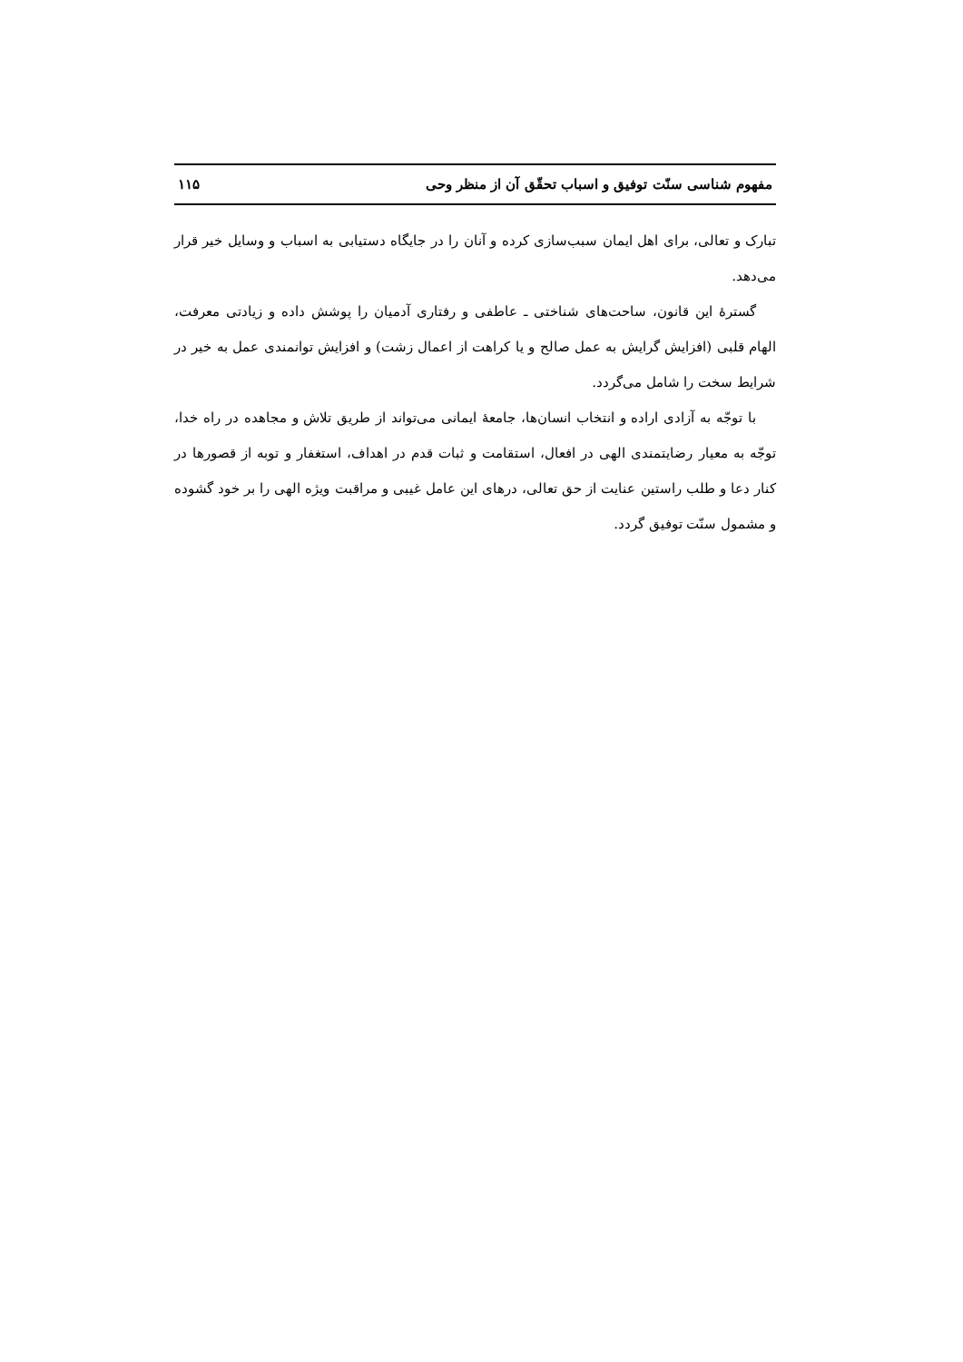مفهوم شناسی سنّت توفیق و اسباب تحقّق آن از منظر وحی ۱۱۵
تبارک و تعالی، برای اهل ایمان سبب‌سازی کرده و آنان را در جایگاه دستیابی به اسباب و وسایل خیر قرار می‌دهد.
گسترهٔ این قانون، ساحت‌های شناختی ـ عاطفی و رفتاری آدمیان را پوشش داده و زیادتی معرفت، الهام قلبی (افزایش گرایش به عمل صالح و یا کراهت از اعمال زشت) و افزایش توانمندی عمل به خیر در شرایط سخت را شامل می‌گردد.
با توجّه به آزادی اراده و انتخاب انسان‌ها، جامعهٔ ایمانی می‌تواند از طریق تلاش و مجاهده در راه خدا، توجّه به معیار رضایتمندی الهی در افعال، استقامت و ثبات قدم در اهداف، استغفار و توبه از قصورها در کنار دعا و طلب راستین عنایت از حق تعالی، درهای این عامل غیبی و مراقبت ویژه الهی را بر خود گشوده و مشمول سنّت توفیق گردد.